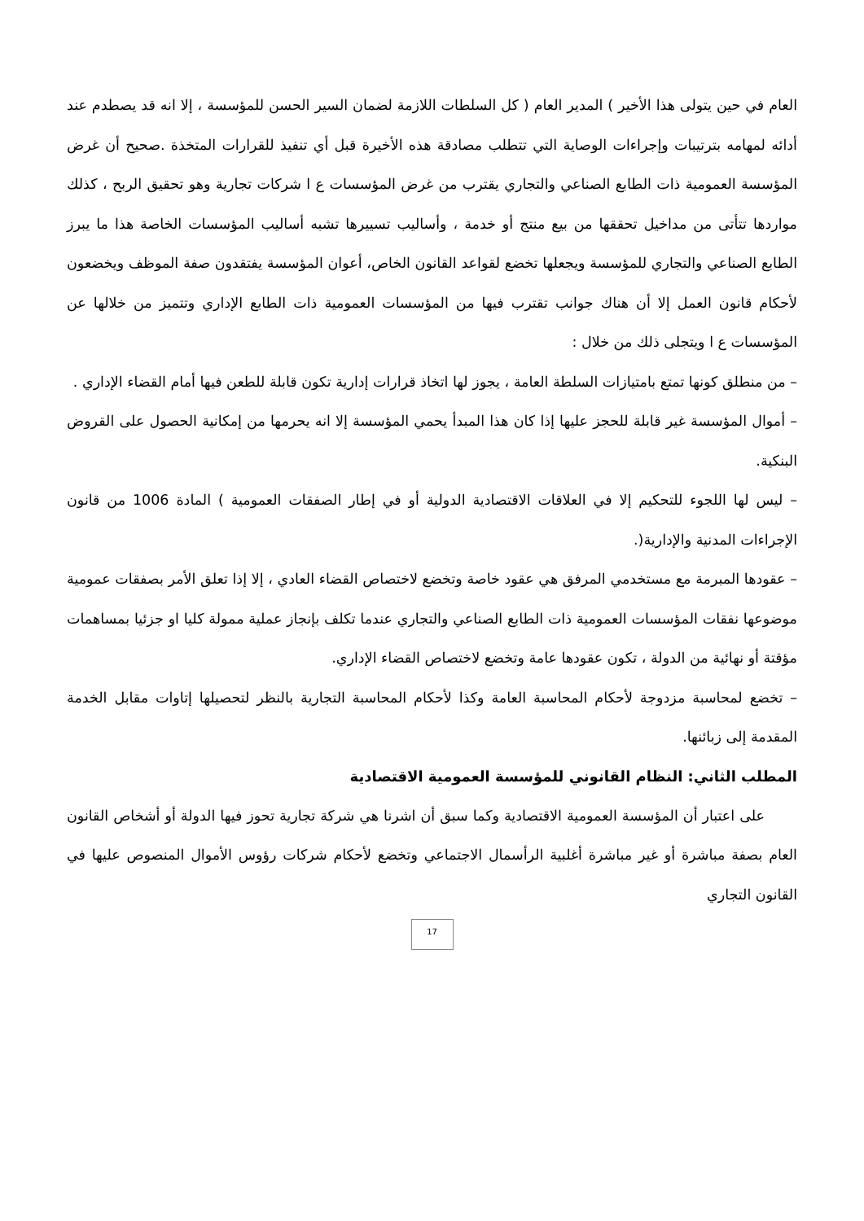العام في حين يتولى هذا الأخير ) المدير العام ( كل السلطات اللازمة لضمان السير الحسن للمؤسسة ، إلا انه قد يصطدم عند أدائه لمهامه بترتيبات وإجراءات الوصاية التي تتطلب مصادقة هذه الأخيرة قبل أي تنفيذ للقرارات المتخذة .صحيح أن غرض المؤسسة العمومية ذات الطابع الصناعي والتجاري يقترب من غرض المؤسسات ع ا شركات تجارية وهو تحقيق الربح ، كذلك مواردها تتأتى من مداخيل تحققها من بيع منتج أو خدمة ، وأساليب تسييرها تشبه أساليب المؤسسات الخاصة هذا ما يبرز الطابع الصناعي والتجاري للمؤسسة ويجعلها تخضع لقواعد القانون الخاص، أعوان المؤسسة يفتقدون صفة الموظف ويخضعون لأحكام قانون العمل إلا أن هناك جوانب تقترب فيها من المؤسسات العمومية ذات الطابع الإداري وتتميز من خلالها عن المؤسسات ع ا ويتجلى ذلك من خلال :
– من منطلق كونها تمتع بامتيازات السلطة العامة ، يجوز لها اتخاذ قرارات إدارية تكون قابلة للطعن فيها أمام القضاء الإداري .
– أموال المؤسسة غير قابلة للحجز عليها إذا كان هذا المبدأ يحمي المؤسسة إلا انه يحرمها من إمكانية الحصول على القروض البنكية.
– ليس لها اللجوء للتحكيم إلا في العلاقات الاقتصادية الدولية أو في إطار الصفقات العمومية ) المادة 1006 من قانون الإجراءات المدنية والإدارية(.
– عقودها المبرمة مع مستخدمي المرفق هي عقود خاصة وتخضع لاختصاص القضاء العادي ، إلا إذا تعلق الأمر بصفقات عمومية موضوعها نفقات المؤسسات العمومية ذات الطابع الصناعي والتجاري عندما تكلف بإنجاز عملية ممولة كليا او جزئيا بمساهمات مؤقتة أو نهائية من الدولة ، تكون عقودها عامة وتخضع لاختصاص القضاء الإداري.
– تخضع لمحاسبة مزدوجة لأحكام المحاسبة العامة وكذا لأحكام المحاسبة التجارية بالنظر لتحصيلها إتاوات مقابل الخدمة المقدمة إلى زبائنها.
المطلب الثاني: النظام القانوني للمؤسسة العمومية الاقتصادية
على اعتبار أن المؤسسة العمومية الاقتصادية وكما سبق أن اشرنا هي شركة تجارية تحوز فيها الدولة أو أشخاص القانون العام بصفة مباشرة أو غير مباشرة أغلبية الرأسمال الاجتماعي وتخضع لأحكام شركات رؤوس الأموال المنصوص عليها في القانون التجاري
17